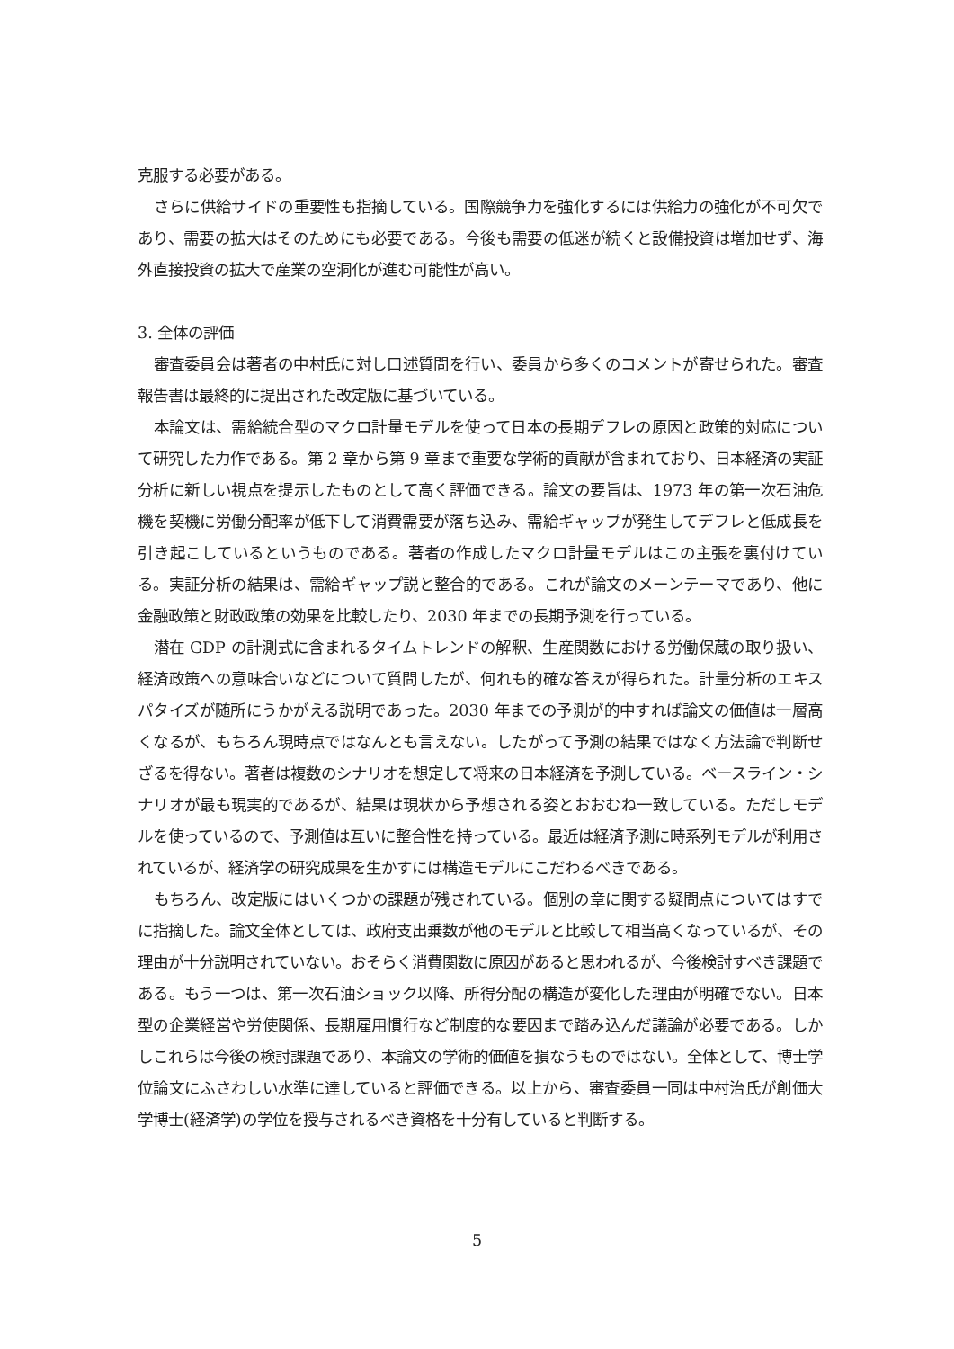克服する必要がある。
さらに供給サイドの重要性も指摘している。国際競争力を強化するには供給力の強化が不可欠であり、需要の拡大はそのためにも必要である。今後も需要の低迷が続くと設備投資は増加せず、海外直接投資の拡大で産業の空洞化が進む可能性が高い。
3. 全体の評価
審査委員会は著者の中村氏に対し口述質問を行い、委員から多くのコメントが寄せられた。審査報告書は最終的に提出された改定版に基づいている。
本論文は、需給統合型のマクロ計量モデルを使って日本の長期デフレの原因と政策的対応について研究した力作である。第 2 章から第 9 章まで重要な学術的貢献が含まれており、日本経済の実証分析に新しい視点を提示したものとして高く評価できる。論文の要旨は、1973 年の第一次石油危機を契機に労働分配率が低下して消費需要が落ち込み、需給ギャップが発生してデフレと低成長を引き起こしているというものである。著者の作成したマクロ計量モデルはこの主張を裏付けている。実証分析の結果は、需給ギャップ説と整合的である。これが論文のメーンテーマであり、他に金融政策と財政政策の効果を比較したり、2030 年までの長期予測を行っている。
潜在 GDP の計測式に含まれるタイムトレンドの解釈、生産関数における労働保蔵の取り扱い、経済政策への意味合いなどについて質問したが、何れも的確な答えが得られた。計量分析のエキスパタイズが随所にうかがえる説明であった。2030 年までの予測が的中すれば論文の価値は一層高くなるが、もちろん現時点ではなんとも言えない。したがって予測の結果ではなく方法論で判断せざるを得ない。著者は複数のシナリオを想定して将来の日本経済を予測している。ベースライン・シナリオが最も現実的であるが、結果は現状から予想される姿とおおむね一致している。ただしモデルを使っているので、予測値は互いに整合性を持っている。最近は経済予測に時系列モデルが利用されているが、経済学の研究成果を生かすには構造モデルにこだわるべきである。
もちろん、改定版にはいくつかの課題が残されている。個別の章に関する疑問点についてはすでに指摘した。論文全体としては、政府支出乗数が他のモデルと比較して相当高くなっているが、その理由が十分説明されていない。おそらく消費関数に原因があると思われるが、今後検討すべき課題である。もう一つは、第一次石油ショック以降、所得分配の構造が変化した理由が明確でない。日本型の企業経営や労使関係、長期雇用慣行など制度的な要因まで踏み込んだ議論が必要である。しかしこれらは今後の検討課題であり、本論文の学術的価値を損なうものではない。全体として、博士学位論文にふさわしい水準に達していると評価できる。以上から、審査委員一同は中村治氏が創価大学博士(経済学)の学位を授与されるべき資格を十分有していると判断する。
5